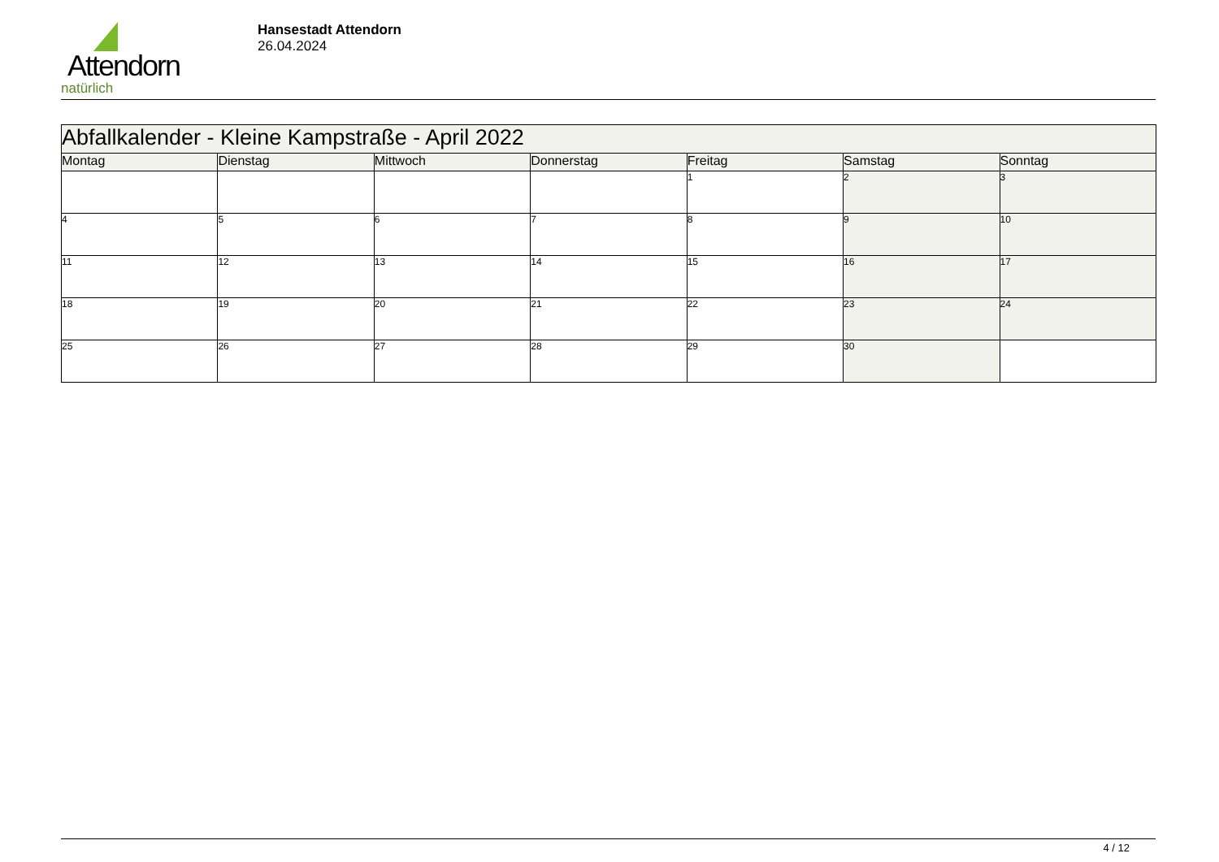Attendorn
natürlich
Hansestadt Attendorn
26.04.2024
| Abfallkalender - Kleine Kampstraße - April 2022 | | | | | | |
| Montag | Dienstag | Mittwoch | Donnerstag | Freitag | Samstag | Sonntag |
| | | | | 1 | 2 | 3 |
| 4 | 5 | 6 | 7 | 8 | 9 | 10 |
| 11 | 12 | 13 | 14 | 15 | 16 | 17 |
| 18 | 19 | 20 | 21 | 22 | 23 | 24 |
| 25 | 26 | 27 | 28 | 29 | 30 | |
4 / 12